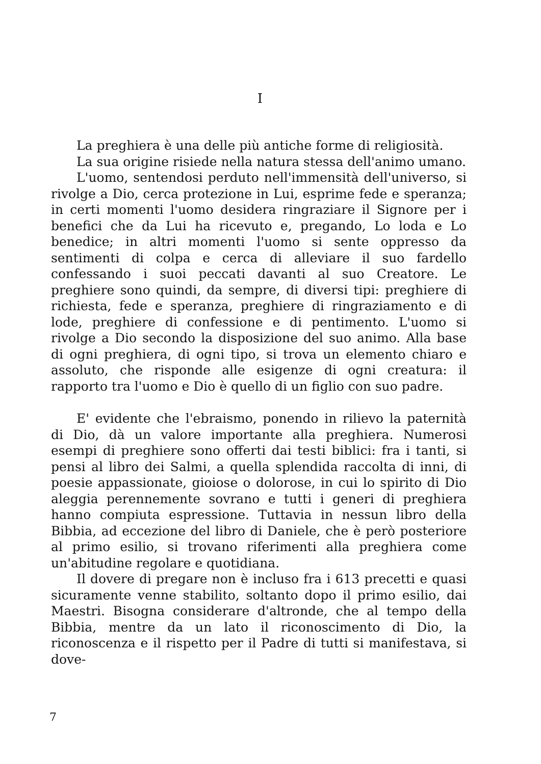I
La preghiera è una delle più antiche forme di religiosità.
La sua origine risiede nella natura stessa dell'animo umano.
L'uomo, sentendosi perduto nell'immensità dell'universo, si rivolge a Dio, cerca protezione in Lui, esprime fede e speranza; in certi momenti l'uomo desidera ringraziare il Signore per i benefici che da Lui ha ricevuto e, pregando, Lo loda e Lo benedice; in altri momenti l'uomo si sente oppresso da sentimenti di colpa e cerca di alleviare il suo fardello confessando i suoi peccati davanti al suo Creatore. Le preghiere sono quindi, da sempre, di diversi tipi: preghiere di richiesta, fede e speranza, preghiere di ringraziamento e di lode, preghiere di confessione e di pentimento. L'uomo si rivolge a Dio secondo la disposizione del suo animo. Alla base di ogni preghiera, di ogni tipo, si trova un elemento chiaro e assoluto, che risponde alle esigenze di ogni creatura: il rapporto tra l'uomo e Dio è quello di un figlio con suo padre.
E' evidente che l'ebraismo, ponendo in rilievo la paternità di Dio, dà un valore importante alla preghiera. Numerosi esempi di preghiere sono offerti dai testi biblici: fra i tanti, si pensi al libro dei Salmi, a quella splendida raccolta di inni, di poesie appassionate, gioiose o dolorose, in cui lo spirito di Dio aleggia perennemente sovrano e tutti i generi di preghiera hanno compiuta espressione. Tuttavia in nessun libro della Bibbia, ad eccezione del libro di Daniele, che è però posteriore al primo esilio, si trovano riferimenti alla preghiera come un'abitudine regolare e quotidiana.
Il dovere di pregare non è incluso fra i 613 precetti e quasi sicuramente venne stabilito, soltanto dopo il primo esilio, dai Maestri. Bisogna considerare d'altronde, che al tempo della Bibbia, mentre da un lato il riconoscimento di Dio, la riconoscenza e il rispetto per il Padre di tutti si manifestava, si dove-
7